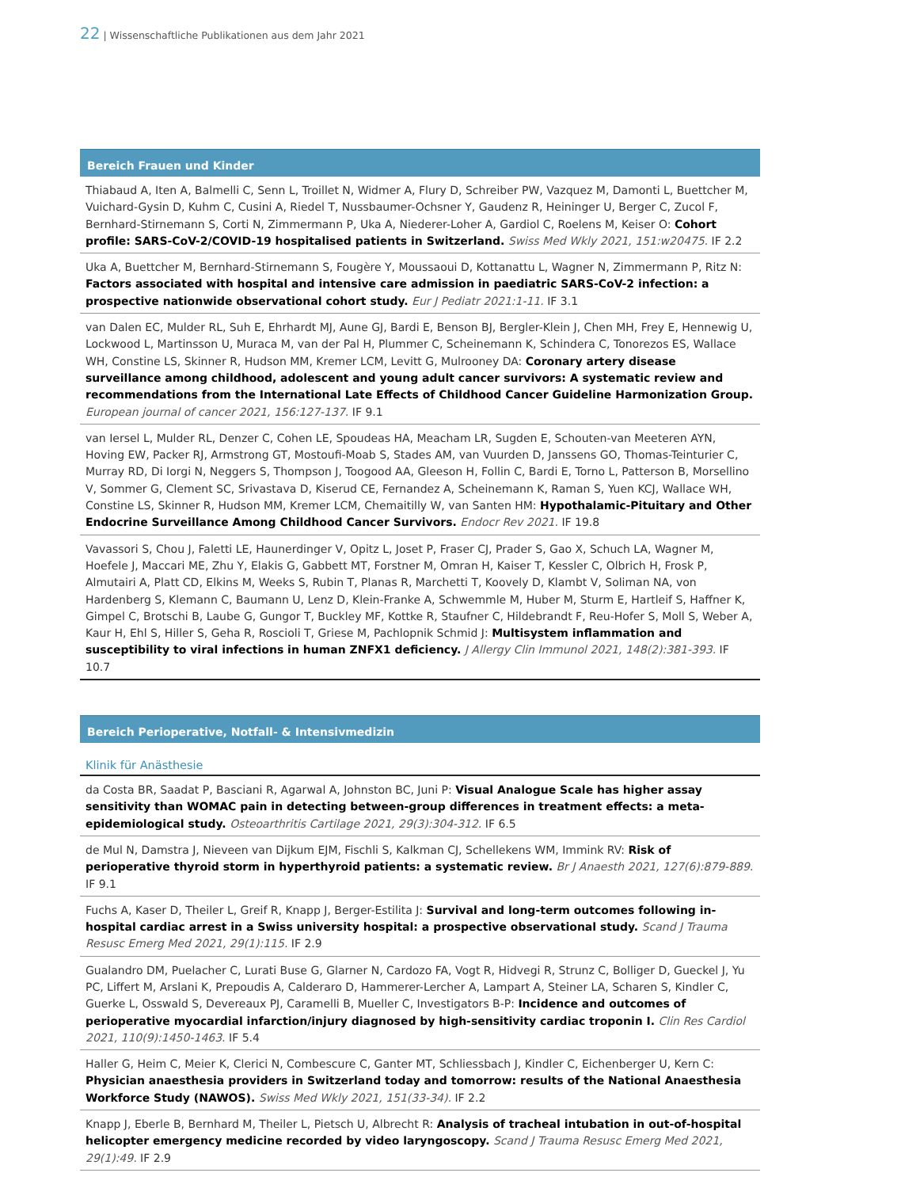22 | Wissenschaftliche Publikationen aus dem Jahr 2021
Bereich Frauen und Kinder
Thiabaud A, Iten A, Balmelli C, Senn L, Troillet N, Widmer A, Flury D, Schreiber PW, Vazquez M, Damonti L, Buettcher M, Vuichard-Gysin D, Kuhm C, Cusini A, Riedel T, Nussbaumer-Ochsner Y, Gaudenz R, Heininger U, Berger C, Zucol F, Bernhard-Stirnemann S, Corti N, Zimmermann P, Uka A, Niederer-Loher A, Gardiol C, Roelens M, Keiser O: Cohort profile: SARS-CoV-2/COVID-19 hospitalised patients in Switzerland. Swiss Med Wkly 2021, 151:w20475. IF 2.2
Uka A, Buettcher M, Bernhard-Stirnemann S, Fougère Y, Moussaoui D, Kottanattu L, Wagner N, Zimmermann P, Ritz N: Factors associated with hospital and intensive care admission in paediatric SARS-CoV-2 infection: a prospective nationwide observational cohort study. Eur J Pediatr 2021:1-11. IF 3.1
van Dalen EC, Mulder RL, Suh E, Ehrhardt MJ, Aune GJ, Bardi E, Benson BJ, Bergler-Klein J, Chen MH, Frey E, Hennewig U, Lockwood L, Martinsson U, Muraca M, van der Pal H, Plummer C, Scheinemann K, Schindera C, Tonorezos ES, Wallace WH, Constine LS, Skinner R, Hudson MM, Kremer LCM, Levitt G, Mulrooney DA: Coronary artery disease surveillance among childhood, adolescent and young adult cancer survivors: A systematic review and recommendations from the International Late Effects of Childhood Cancer Guideline Harmonization Group. European journal of cancer 2021, 156:127-137. IF 9.1
van Iersel L, Mulder RL, Denzer C, Cohen LE, Spoudeas HA, Meacham LR, Sugden E, Schouten-van Meeteren AYN, Hoving EW, Packer RJ, Armstrong GT, Mostoufi-Moab S, Stades AM, van Vuurden D, Janssens GO, Thomas-Teinturier C, Murray RD, Di Iorgi N, Neggers S, Thompson J, Toogood AA, Gleeson H, Follin C, Bardi E, Torno L, Patterson B, Morsellino V, Sommer G, Clement SC, Srivastava D, Kiserud CE, Fernandez A, Scheinemann K, Raman S, Yuen KCJ, Wallace WH, Constine LS, Skinner R, Hudson MM, Kremer LCM, Chemaitilly W, van Santen HM: Hypothalamic-Pituitary and Other Endocrine Surveillance Among Childhood Cancer Survivors. Endocr Rev 2021. IF 19.8
Vavassori S, Chou J, Faletti LE, Haunerdinger V, Opitz L, Joset P, Fraser CJ, Prader S, Gao X, Schuch LA, Wagner M, Hoefele J, Maccari ME, Zhu Y, Elakis G, Gabbett MT, Forstner M, Omran H, Kaiser T, Kessler C, Olbrich H, Frosk P, Almutairi A, Platt CD, Elkins M, Weeks S, Rubin T, Planas R, Marchetti T, Koovely D, Klambt V, Soliman NA, von Hardenberg S, Klemann C, Baumann U, Lenz D, Klein-Franke A, Schwemmle M, Huber M, Sturm E, Hartleif S, Haffner K, Gimpel C, Brotschi B, Laube G, Gungor T, Buckley MF, Kottke R, Staufner C, Hildebrandt F, Reu-Hofer S, Moll S, Weber A, Kaur H, Ehl S, Hiller S, Geha R, Roscioli T, Griese M, Pachlopnik Schmid J: Multisystem inflammation and susceptibility to viral infections in human ZNFX1 deficiency. J Allergy Clin Immunol 2021, 148(2):381-393. IF 10.7
Bereich Perioperative, Notfall- & Intensivmedizin
Klinik für Anästhesie
da Costa BR, Saadat P, Basciani R, Agarwal A, Johnston BC, Juni P: Visual Analogue Scale has higher assay sensitivity than WOMAC pain in detecting between-group differences in treatment effects: a meta-epidemiological study. Osteoarthritis Cartilage 2021, 29(3):304-312. IF 6.5
de Mul N, Damstra J, Nieveen van Dijkum EJM, Fischli S, Kalkman CJ, Schellekens WM, Immink RV: Risk of perioperative thyroid storm in hyperthyroid patients: a systematic review. Br J Anaesth 2021, 127(6):879-889. IF 9.1
Fuchs A, Kaser D, Theiler L, Greif R, Knapp J, Berger-Estilita J: Survival and long-term outcomes following in-hospital cardiac arrest in a Swiss university hospital: a prospective observational study. Scand J Trauma Resusc Emerg Med 2021, 29(1):115. IF 2.9
Gualandro DM, Puelacher C, Lurati Buse G, Glarner N, Cardozo FA, Vogt R, Hidvegi R, Strunz C, Bolliger D, Gueckel J, Yu PC, Liffert M, Arslani K, Prepoudis A, Calderaro D, Hammerer-Lercher A, Lampart A, Steiner LA, Scharen S, Kindler C, Guerke L, Osswald S, Devereaux PJ, Caramelli B, Mueller C, Investigators B-P: Incidence and outcomes of perioperative myocardial infarction/injury diagnosed by high-sensitivity cardiac troponin I. Clin Res Cardiol 2021, 110(9):1450-1463. IF 5.4
Haller G, Heim C, Meier K, Clerici N, Combescure C, Ganter MT, Schliessbach J, Kindler C, Eichenberger U, Kern C: Physician anaesthesia providers in Switzerland today and tomorrow: results of the National Anaesthesia Workforce Study (NAWOS). Swiss Med Wkly 2021, 151(33-34). IF 2.2
Knapp J, Eberle B, Bernhard M, Theiler L, Pietsch U, Albrecht R: Analysis of tracheal intubation in out-of-hospital helicopter emergency medicine recorded by video laryngoscopy. Scand J Trauma Resusc Emerg Med 2021, 29(1):49. IF 2.9